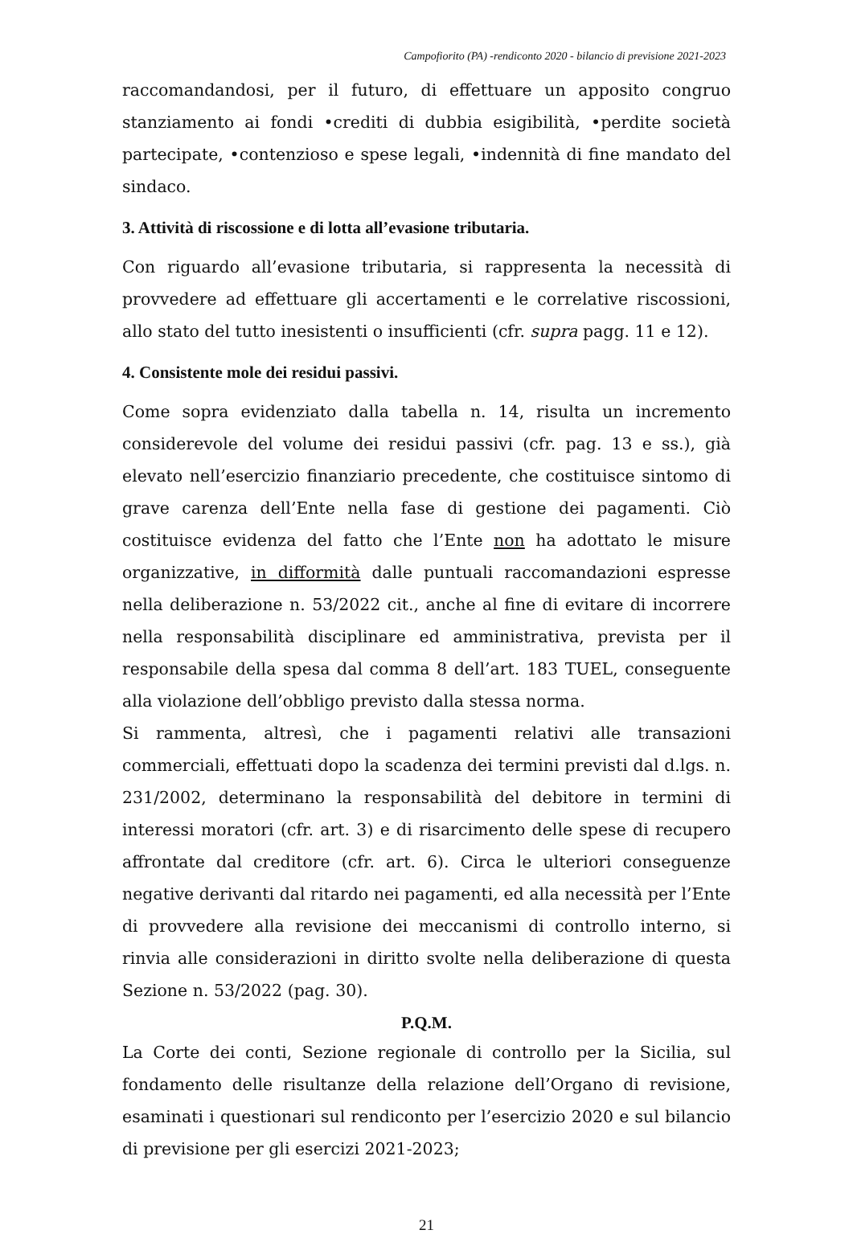Campofiorito (PA) -rendiconto 2020 - bilancio di previsione 2021-2023
raccomandandosi, per il futuro, di effettuare un apposito congruo stanziamento ai fondi •crediti di dubbia esigibilità, •perdite società partecipate, •contenzioso e spese legali, •indennità di fine mandato del sindaco.
3. Attività di riscossione e di lotta all’evasione tributaria.
Con riguardo all’evasione tributaria, si rappresenta la necessità di provvedere ad effettuare gli accertamenti e le correlative riscossioni, allo stato del tutto inesistenti o insufficienti (cfr. supra pagg. 11 e 12).
4. Consistente mole dei residui passivi.
Come sopra evidenziato dalla tabella n. 14, risulta un incremento considerevole del volume dei residui passivi (cfr. pag. 13 e ss.), già elevato nell’esercizio finanziario precedente, che costituisce sintomo di grave carenza dell’Ente nella fase di gestione dei pagamenti. Ciò costituisce evidenza del fatto che l’Ente non ha adottato le misure organizzative, in difformità dalle puntuali raccomandazioni espresse nella deliberazione n. 53/2022 cit., anche al fine di evitare di incorrere nella responsabilità disciplinare ed amministrativa, prevista per il responsabile della spesa dal comma 8 dell’art. 183 TUEL, conseguente alla violazione dell’obbligo previsto dalla stessa norma.
Si rammenta, altresì, che i pagamenti relativi alle transazioni commerciali, effettuati dopo la scadenza dei termini previsti dal d.lgs. n. 231/2002, determinano la responsabilità del debitore in termini di interessi moratori (cfr. art. 3) e di risarcimento delle spese di recupero affrontate dal creditore (cfr. art. 6). Circa le ulteriori conseguenze negative derivanti dal ritardo nei pagamenti, ed alla necessità per l’Ente di provvedere alla revisione dei meccanismi di controllo interno, si rinvia alle considerazioni in diritto svolte nella deliberazione di questa Sezione n. 53/2022 (pag. 30).
P.Q.M.
La Corte dei conti, Sezione regionale di controllo per la Sicilia, sul fondamento delle risultanze della relazione dell’Organo di revisione, esaminati i questionari sul rendiconto per l’esercizio 2020 e sul bilancio di previsione per gli esercizi 2021-2023;
21